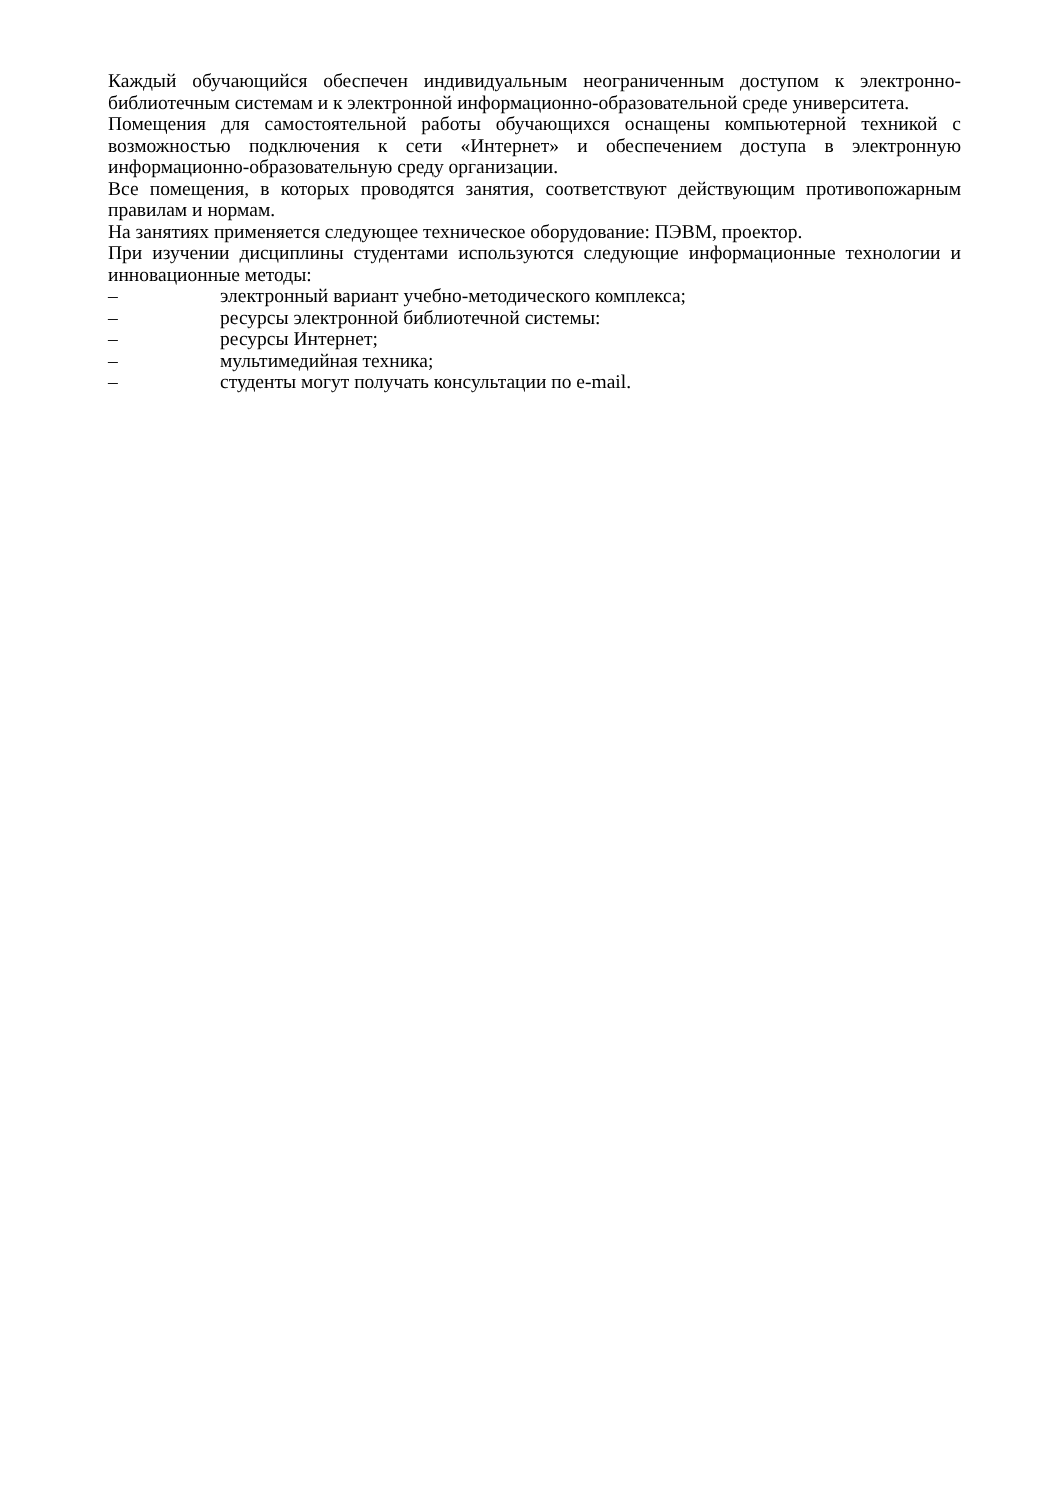Каждый обучающийся обеспечен индивидуальным неограниченным доступом к электронно- библиотечным системам и к электронной информационно-образовательной среде университета.
Помещения для самостоятельной работы обучающихся оснащены компьютерной техникой с возможностью подключения к сети «Интернет» и обеспечением доступа в электронную информационно-образовательную среду организации.
Все помещения, в которых проводятся занятия, соответствуют действующим противопожарным правилам и нормам.
На занятиях применяется следующее техническое оборудование: ПЭВМ, проектор.
При изучении дисциплины студентами используются следующие информационные технологии и инновационные методы:
– электронный вариант учебно-методического комплекса;
– ресурсы электронной библиотечной системы:
– ресурсы Интернет;
– мультимедийная техника;
– студенты могут получать консультации по e-mail.